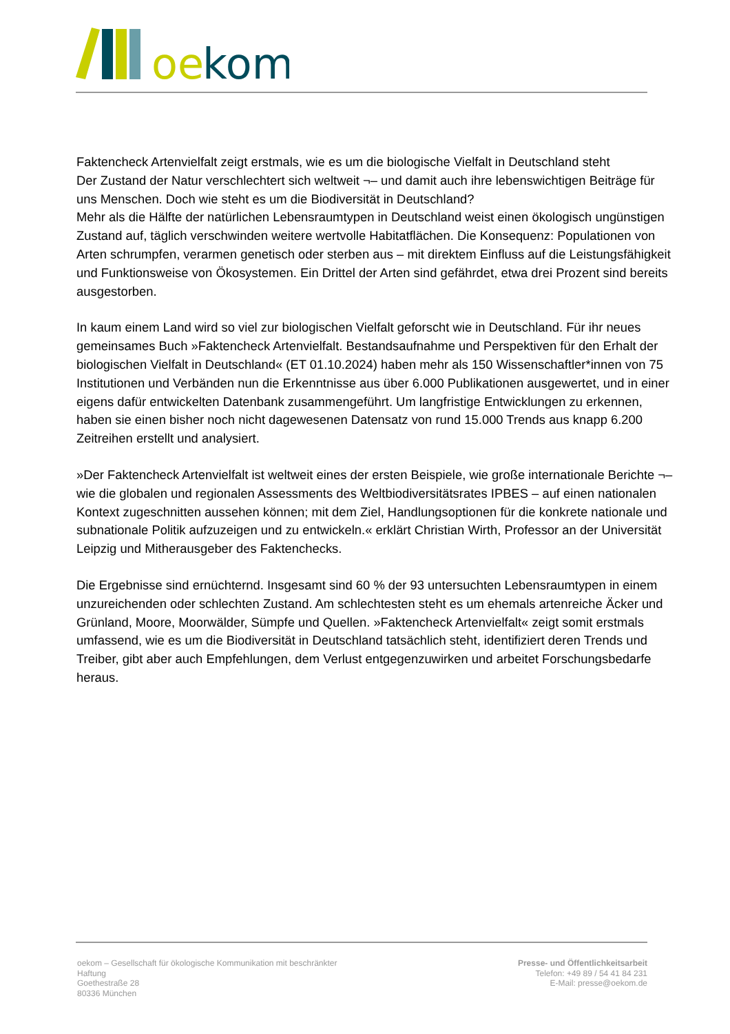oe
kom
Faktencheck Artenvielfalt zeigt erstmals, wie es um die biologische Vielfalt in Deutschland steht
Der Zustand der Natur verschlechtert sich weltweit ¬– und damit auch ihre lebenswichtigen Beiträge für uns Menschen. Doch wie steht es um die Biodiversität in Deutschland?
Mehr als die Hälfte der natürlichen Lebensraumtypen in Deutschland weist einen ökologisch ungünstigen Zustand auf, täglich verschwinden weitere wertvolle Habitatflächen. Die Konsequenz: Populationen von Arten schrumpfen, verarmen genetisch oder sterben aus – mit direktem Einfluss auf die Leistungsfähigkeit und Funktionsweise von Ökosystemen. Ein Drittel der Arten sind gefährdet, etwa drei Prozent sind bereits ausgestorben.
In kaum einem Land wird so viel zur biologischen Vielfalt geforscht wie in Deutschland. Für ihr neues gemeinsames Buch »Faktencheck Artenvielfalt. Bestandsaufnahme und Perspektiven für den Erhalt der biologischen Vielfalt in Deutschland« (ET 01.10.2024) haben mehr als 150 Wissenschaftler*innen von 75 Institutionen und Verbänden nun die Erkenntnisse aus über 6.000 Publikationen ausgewertet, und in einer eigens dafür entwickelten Datenbank zusammengeführt. Um langfristige Entwicklungen zu erkennen, haben sie einen bisher noch nicht dagewesenen Datensatz von rund 15.000 Trends aus knapp 6.200 Zeitreihen erstellt und analysiert.
»Der Faktencheck Artenvielfalt ist weltweit eines der ersten Beispiele, wie große internationale Berichte ¬– wie die globalen und regionalen Assessments des Weltbiodiversitätsrates IPBES – auf einen nationalen Kontext zugeschnitten aussehen können; mit dem Ziel, Handlungsoptionen für die konkrete nationale und subnationale Politik aufzuzeigen und zu entwickeln.« erklärt Christian Wirth, Professor an der Universität Leipzig und Mitherausgeber des Faktenchecks.
Die Ergebnisse sind ernüchternd. Insgesamt sind 60 % der 93 untersuchten Lebensraumtypen in einem unzureichenden oder schlechten Zustand. Am schlechtesten steht es um ehemals artenreiche Äcker und Grünland, Moore, Moorwälder, Sümpfe und Quellen. »Faktencheck Artenvielfalt« zeigt somit erstmals umfassend, wie es um die Biodiversität in Deutschland tatsächlich steht, identifiziert deren Trends und Treiber, gibt aber auch Empfehlungen, dem Verlust entgegenzuwirken und arbeitet Forschungsbedarfe heraus.
oekom – Gesellschaft für ökologische Kommunikation mit beschränkter
Haftung
Goethestraße 28
80336 München
Presse- und Öffentlichkeitsarbeit
Telefon: +49 89 / 54 41 84 231
E-Mail: presse@oekom.de